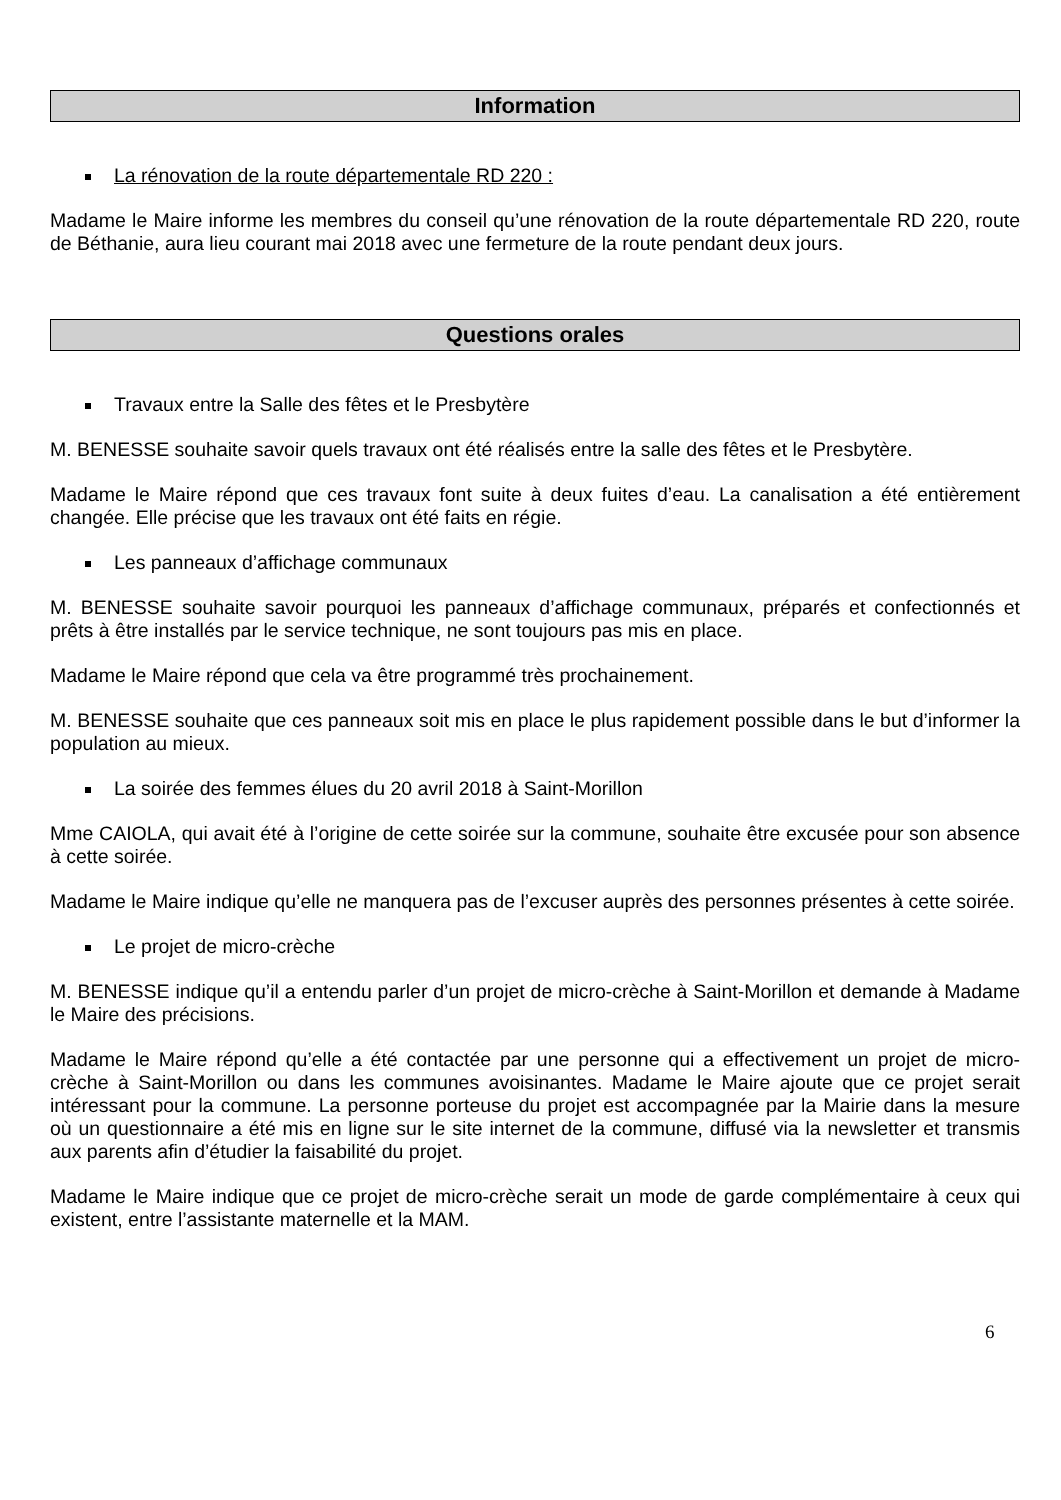Information
La rénovation de la route départementale RD 220 :
Madame le Maire informe les membres du conseil qu’une rénovation de la route départementale RD 220, route de Béthanie, aura lieu courant mai 2018 avec une fermeture de la route pendant deux jours.
Questions orales
Travaux entre la Salle des fêtes et le Presbytère
M. BENESSE souhaite savoir quels travaux ont été réalisés entre la salle des fêtes et le Presbytère.
Madame le Maire répond que ces travaux font suite à deux fuites d’eau. La canalisation a été entièrement changée. Elle précise que les travaux ont été faits en régie.
Les panneaux d’affichage communaux
M. BENESSE souhaite savoir pourquoi les panneaux d’affichage communaux, préparés et confectionnés et prêts à être installés par le service technique, ne sont toujours pas mis en place.
Madame le Maire répond que cela va être programmé très prochainement.
M. BENESSE souhaite que ces panneaux soit mis en place le plus rapidement possible dans le but d’informer la population au mieux.
La soirée des femmes élues du 20 avril 2018 à Saint-Morillon
Mme CAIOLA, qui avait été à l’origine de cette soirée sur la commune, souhaite être excusée pour son absence à cette soirée.
Madame le Maire indique qu’elle ne manquera pas de l’excuser auprès des personnes présentes à cette soirée.
Le projet de micro-crèche
M. BENESSE indique qu’il a entendu parler d’un projet de micro-crèche à Saint-Morillon et demande à Madame le Maire des précisions.
Madame le Maire répond qu’elle a été contactée par une personne qui a effectivement un projet de micro-crèche à Saint-Morillon ou dans les communes avoisinantes. Madame le Maire ajoute que ce projet serait intéressant pour la commune. La personne porteuse du projet est accompagnée par la Mairie dans la mesure où un questionnaire a été mis en ligne sur le site internet de la commune, diffusé via la newsletter et transmis aux parents afin d’étudier la faisabilité du projet.
Madame le Maire indique que ce projet de micro-crèche serait un mode de garde complémentaire à ceux qui existent, entre l’assistante maternelle et la MAM.
6